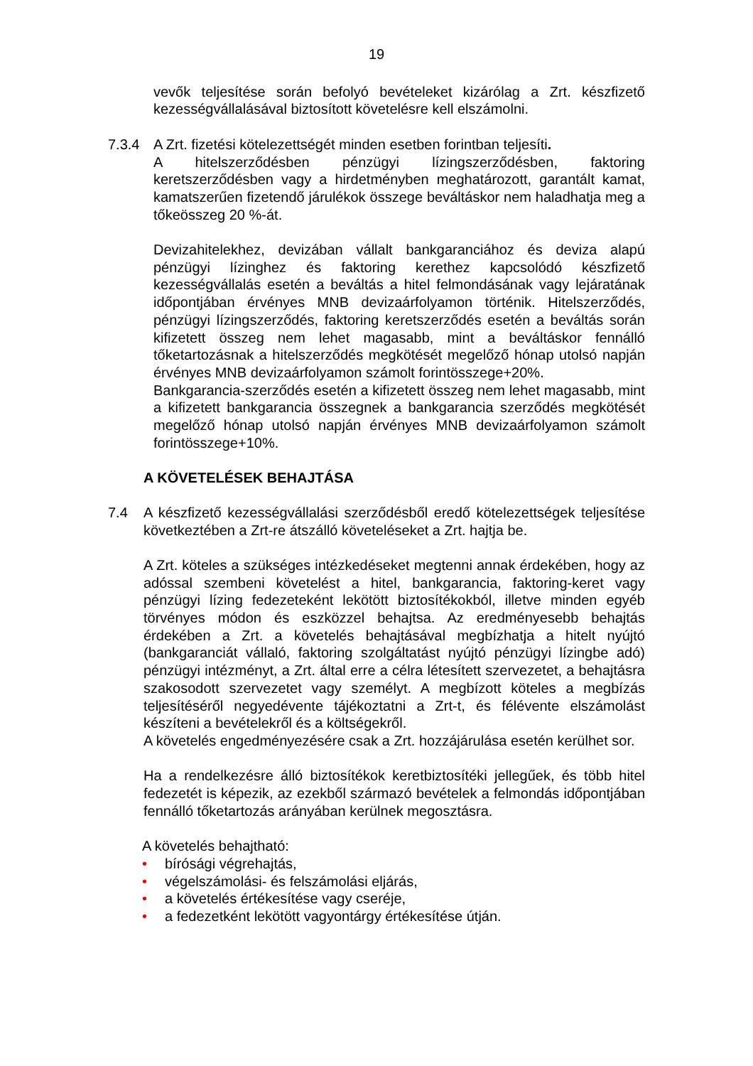19
vevők teljesítése során befolyó bevételeket kizárólag a Zrt. készfizető kezességvállalásával biztosított követelésre kell elszámolni.
7.3.4 A Zrt. fizetési kötelezettségét minden esetben forintban teljesíti.
A hitelszerződésben pénzügyi lízingszerződésben, faktoring keretszerződésben vagy a hirdetményben meghatározott, garantált kamat, kamatszerűen fizetendő járulékok összege beváltáskor nem haladhatja meg a tőkeösszeg 20 %-át.
Devizahitelekhez, devizában vállalt bankgaranciához és deviza alapú pénzügyi lízinghez és faktoring kerethez kapcsolódó készfizető kezességvállalás esetén a beváltás a hitel felmondásának vagy lejáratának időpontjában érvényes MNB devizaárfolyamon történik. Hitelszerződés, pénzügyi lízingszerződés, faktoring keretszerződés esetén a beváltás során kifizetett összeg nem lehet magasabb, mint a beváltáskor fennálló tőketartozásnak a hitelszerződés megkötését megelőző hónap utolsó napján érvényes MNB devizaárfolyamon számolt forintösszege+20%.
Bankgarancia-szerződés esetén a kifizetett összeg nem lehet magasabb, mint a kifizetett bankgarancia összegnek a bankgarancia szerződés megkötését megelőző hónap utolsó napján érvényes MNB devizaárfolyamon számolt forintösszege+10%.
A KÖVETELÉSEK BEHAJTÁSA
7.4 A készfizető kezességvállalási szerződésből eredő kötelezettségek teljesítése következtében a Zrt-re átszálló követeléseket a Zrt. hajtja be.
A Zrt. köteles a szükséges intézkedéseket megtenni annak érdekében, hogy az adóssal szembeni követelést a hitel, bankgarancia, faktoring-keret vagy pénzügyi lízing fedezeteként lekötött biztosítékokból, illetve minden egyéb törvényes módon és eszközzel behajtsa. Az eredményesebb behajtás érdekében a Zrt. a követelés behajtásával megbízhatja a hitelt nyújtó (bankgaranciát vállaló, faktoring szolgáltatást nyújtó pénzügyi lízingbe adó) pénzügyi intézményt, a Zrt. által erre a célra létesített szervezetet, a behajtásra szakosodott szervezetet vagy személyt. A megbízott köteles a megbízás teljesítéséről negyedévente tájékoztatni a Zrt-t, és félévente elszámolást készíteni a bevételekről és a költségekről.
A követelés engedményezésére csak a Zrt. hozzájárulása esetén kerülhet sor.
Ha a rendelkezésre álló biztosítékok keretbiztosítéki jellegűek, és több hitel fedezetét is képezik, az ezekből származó bevételek a felmondás időpontjában fennálló tőketartozás arányában kerülnek megosztásra.
A követelés behajtható:
• bírósági végrehajtás,
• végelszámolási- és felszámolási eljárás,
• a követelés értékesítése vagy cseréje,
• a fedezetként lekötött vagyontárgy értékesítése útján.